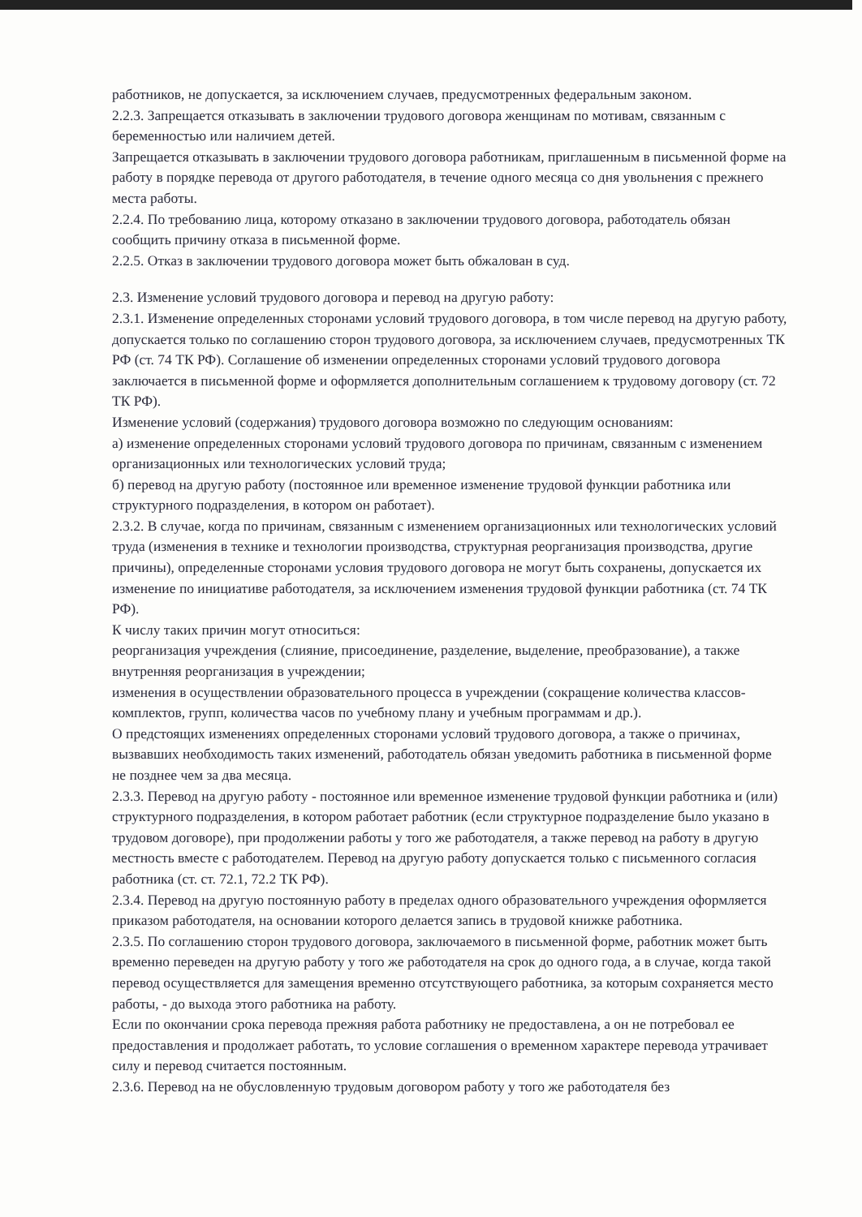работников, не допускается, за исключением случаев, предусмотренных федеральным законом.
2.2.3. Запрещается отказывать в заключении трудового договора женщинам по мотивам, связанным с беременностью или наличием детей.
Запрещается отказывать в заключении трудового договора работникам, приглашенным в письменной форме на работу в порядке перевода от другого работодателя, в течение одного месяца со дня увольнения с прежнего места работы.
2.2.4. По требованию лица, которому отказано в заключении трудового договора, работодатель обязан сообщить причину отказа в письменной форме.
2.2.5. Отказ в заключении трудового договора может быть обжалован в суд.
2.3. Изменение условий трудового договора и перевод на другую работу:
2.3.1. Изменение определенных сторонами условий трудового договора, в том числе перевод на другую работу, допускается только по соглашению сторон трудового договора, за исключением случаев, предусмотренных ТК РФ (ст. 74 ТК РФ). Соглашение об изменении определенных сторонами условий трудового договора заключается в письменной форме и оформляется дополнительным соглашением к трудовому договору (ст. 72 ТК РФ).
Изменение условий (содержания) трудового договора возможно по следующим основаниям:
а) изменение определенных сторонами условий трудового договора по причинам, связанным с изменением организационных или технологических условий труда;
б) перевод на другую работу (постоянное или временное изменение трудовой функции работника или структурного подразделения, в котором он работает).
2.3.2. В случае, когда по причинам, связанным с изменением организационных или технологических условий труда (изменения в технике и технологии производства, структурная реорганизация производства, другие причины), определенные сторонами условия трудового договора не могут быть сохранены, допускается их изменение по инициативе работодателя, за исключением изменения трудовой функции работника (ст. 74 ТК РФ).
К числу таких причин могут относиться:
реорганизация учреждения (слияние, присоединение, разделение, выделение, преобразование), а также внутренняя реорганизация в учреждении;
изменения в осуществлении образовательного процесса в учреждении (сокращение количества классов-комплектов, групп, количества часов по учебному плану и учебным программам и др.).
О предстоящих изменениях определенных сторонами условий трудового договора, а также о причинах, вызвавших необходимость таких изменений, работодатель обязан уведомить работника в письменной форме не позднее чем за два месяца.
2.3.3. Перевод на другую работу - постоянное или временное изменение трудовой функции работника и (или) структурного подразделения, в котором работает работник (если структурное подразделение было указано в трудовом договоре), при продолжении работы у того же работодателя, а также перевод на работу в другую местность вместе с работодателем. Перевод на другую работу допускается только с письменного согласия работника (ст. ст. 72.1, 72.2 ТК РФ).
2.3.4. Перевод на другую постоянную работу в пределах одного образовательного учреждения оформляется приказом работодателя, на основании которого делается запись в трудовой книжке работника.
2.3.5. По соглашению сторон трудового договора, заключаемого в письменной форме, работник может быть временно переведен на другую работу у того же работодателя на срок до одного года, а в случае, когда такой перевод осуществляется для замещения временно отсутствующего работника, за которым сохраняется место работы, - до выхода этого работника на работу.
Если по окончании срока перевода прежняя работа работнику не предоставлена, а он не потребовал ее предоставления и продолжает работать, то условие соглашения о временном характере перевода утрачивает силу и перевод считается постоянным.
2.3.6. Перевод на не обусловленную трудовым договором работу у того же работодателя без